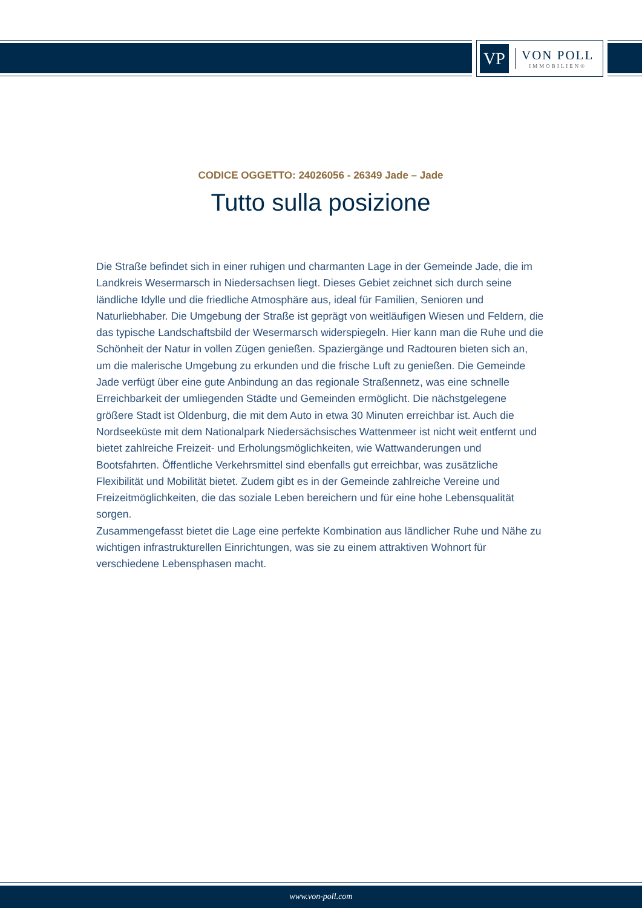VP
VON POLL
IMMOBILIEN®
CODICE OGGETTO: 24026056 - 26349 Jade – Jade
Tutto sulla posizione
Die Straße befindet sich in einer ruhigen und charmanten Lage in der Gemeinde Jade, die im Landkreis Wesermarsch in Niedersachsen liegt. Dieses Gebiet zeichnet sich durch seine ländliche Idylle und die friedliche Atmosphäre aus, ideal für Familien, Senioren und Naturliebhaber. Die Umgebung der Straße ist geprägt von weitläufigen Wiesen und Feldern, die das typische Landschaftsbild der Wesermarsch widerspiegeln. Hier kann man die Ruhe und die Schönheit der Natur in vollen Zügen genießen. Spaziergänge und Radtouren bieten sich an, um die malerische Umgebung zu erkunden und die frische Luft zu genießen. Die Gemeinde Jade verfügt über eine gute Anbindung an das regionale Straßennetz, was eine schnelle Erreichbarkeit der umliegenden Städte und Gemeinden ermöglicht. Die nächstgelegene größere Stadt ist Oldenburg, die mit dem Auto in etwa 30 Minuten erreichbar ist. Auch die Nordseeküste mit dem Nationalpark Niedersächsisches Wattenmeer ist nicht weit entfernt und bietet zahlreiche Freizeit- und Erholungsmöglichkeiten, wie Wattwanderungen und Bootsfahrten. Öffentliche Verkehrsmittel sind ebenfalls gut erreichbar, was zusätzliche Flexibilität und Mobilität bietet. Zudem gibt es in der Gemeinde zahlreiche Vereine und Freizeitmöglichkeiten, die das soziale Leben bereichern und für eine hohe Lebensqualität sorgen.
Zusammengefasst bietet die Lage eine perfekte Kombination aus ländlicher Ruhe und Nähe zu wichtigen infrastrukturellen Einrichtungen, was sie zu einem attraktiven Wohnort für verschiedene Lebensphasen macht.
www.von-poll.com